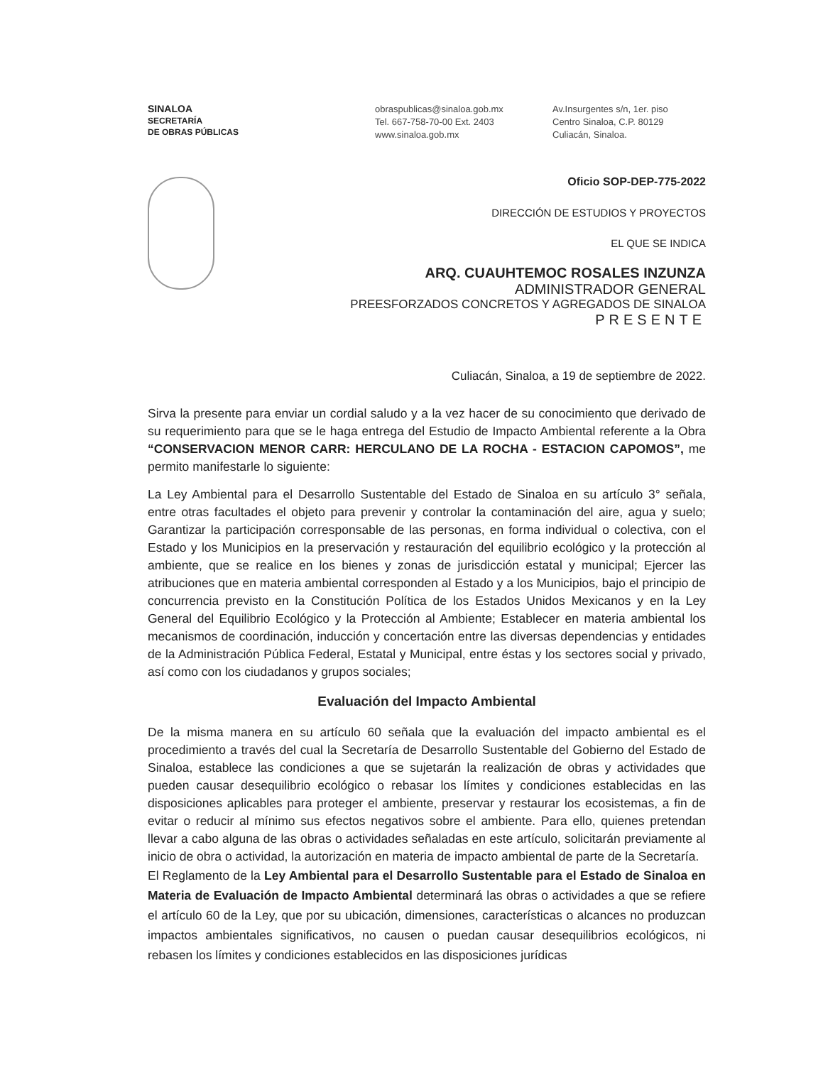SINALOA
SECRETARÍA
DE OBRAS PÚBLICAS
obraspublicas@sinaloa.gob.mx
Tel. 667-758-70-00 Ext. 2403
www.sinaloa.gob.mx
Av.Insurgentes s/n, 1er. piso
Centro Sinaloa, C.P. 80129
Culiacán, Sinaloa.
Oficio SOP-DEP-775-2022
DIRECCIÓN DE ESTUDIOS Y PROYECTOS
EL QUE SE INDICA
ARQ. CUAUHTEMOC ROSALES INZUNZA
ADMINISTRADOR GENERAL
PREESFORZADOS CONCRETOS Y AGREGADOS DE SINALOA
PRESENTE
Culiacán, Sinaloa, a 19 de septiembre de 2022.
Sirva la presente para enviar un cordial saludo y a la vez hacer de su conocimiento que derivado de su requerimiento para que se le haga entrega del Estudio de Impacto Ambiental referente a la Obra “CONSERVACION MENOR CARR: HERCULANO DE LA ROCHA - ESTACION CAPOMOS”, me permito manifestarle lo siguiente:
La Ley Ambiental para el Desarrollo Sustentable del Estado de Sinaloa en su artículo 3° señala, entre otras facultades el objeto para prevenir y controlar la contaminación del aire, agua y suelo; Garantizar la participación corresponsable de las personas, en forma individual o colectiva, con el Estado y los Municipios en la preservación y restauración del equilibrio ecológico y la protección al ambiente, que se realice en los bienes y zonas de jurisdicción estatal y municipal; Ejercer las atribuciones que en materia ambiental corresponden al Estado y a los Municipios, bajo el principio de concurrencia previsto en la Constitución Política de los Estados Unidos Mexicanos y en la Ley General del Equilibrio Ecológico y la Protección al Ambiente; Establecer en materia ambiental los mecanismos de coordinación, inducción y concertación entre las diversas dependencias y entidades de la Administración Pública Federal, Estatal y Municipal, entre éstas y los sectores social y privado, así como con los ciudadanos y grupos sociales;
Evaluación del Impacto Ambiental
De la misma manera en su artículo 60 señala que la evaluación del impacto ambiental es el procedimiento a través del cual la Secretaría de Desarrollo Sustentable del Gobierno del Estado de Sinaloa, establece las condiciones a que se sujetarán la realización de obras y actividades que pueden causar desequilibrio ecológico o rebasar los límites y condiciones establecidas en las disposiciones aplicables para proteger el ambiente, preservar y restaurar los ecosistemas, a fin de evitar o reducir al mínimo sus efectos negativos sobre el ambiente. Para ello, quienes pretendan llevar a cabo alguna de las obras o actividades señaladas en este artículo, solicitarán previamente al inicio de obra o actividad, la autorización en materia de impacto ambiental de parte de la Secretaría.
El Reglamento de la Ley Ambiental para el Desarrollo Sustentable para el Estado de Sinaloa en Materia de Evaluación de Impacto Ambiental determinará las obras o actividades a que se refiere el artículo 60 de la Ley, que por su ubicación, dimensiones, características o alcances no produzcan impactos ambientales significativos, no causen o puedan causar desequilibrios ecológicos, ni rebasen los límites y condiciones establecidos en las disposiciones jurídicas